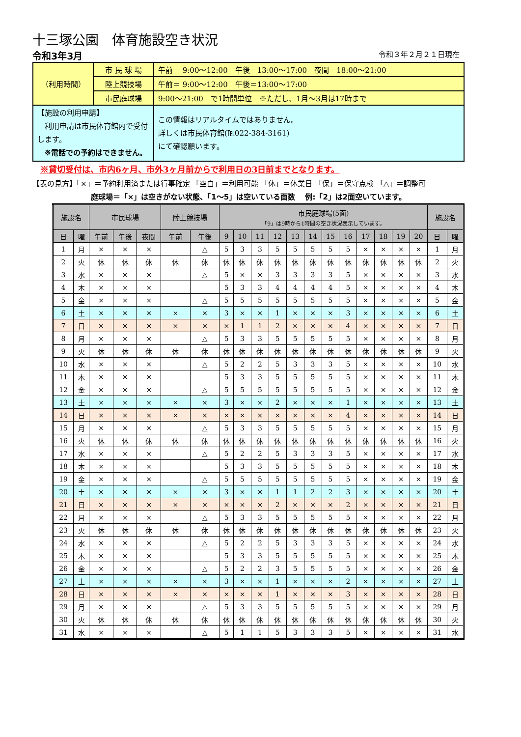十三塚公園　体育施設空き状況
令和3年3月 令和３年２月２１日現在
| （利用時間） | 市 民 球 場 | 午前＝ 9:00～12:00 午後＝13:00～17:00 夜間＝18:00～21:00 |
| | 陸上競技場 | 午前＝ 9:00～12:00 午後＝13:00～17:00 |
| | 市民庭球場 | 9:00～21:00 で1時間単位 ※ただし、1月～3月は17時まで |
| 【施設の利用申請】 利用申請は市民体育館内で受付します。 ※電話での予約はできません。 | | この情報はリアルタイムではありません。 詳しくは市民体育館(℡022-384-3161) にて確認願います。 |
※貸切受付は、市内6ヶ月、市外3ヶ月前からで利用日の3日前までとなります。
【表の見方】「×」＝予約利用済または行事確定 「空白」＝利用可能 「休」＝休業日 「保」＝保守点検 「△」＝調整可
庭球場＝「×」は空きがない状態、「1～5」は空いている面数　 例:「2」は2面空いています。
| 施設名 | | 市民球場 | | | 陸上競技場 | | 市民庭球場(5面) 「9」は9時から1時間の空き状況表示しています。 | | | | | | | | | | | | 施設名 | |
| --- | --- | --- | --- | --- | --- | --- | --- | --- | --- | --- | --- | --- | --- | --- | --- | --- | --- | --- | --- | --- |
| 日 | 曜 | 午前 | 午後 | 夜間 | 午前 | 午後 | 9 | 10 | 11 | 12 | 13 | 14 | 15 | 16 | 17 | 18 | 19 | 20 | 日 | 曜 |
| 1 | 月 | × | × | × | | △ | 5 | 3 | 3 | 5 | 5 | 5 | 5 | 5 | × | × | × | × | 1 | 月 |
| 2 | 火 | 休 | 休 | 休 | 休 | 休 | 休 | 休 | 休 | 休 | 休 | 休 | 休 | 休 | 休 | 休 | 休 | 休 | 2 | 火 |
| 3 | 水 | × | × | × | | △ | 5 | × | × | 3 | 3 | 3 | 3 | 5 | × | × | × | × | 3 | 水 |
| 4 | 木 | × | × | × | | | 5 | 3 | 3 | 4 | 4 | 4 | 4 | 5 | × | × | × | × | 4 | 木 |
| 5 | 金 | × | × | × | | △ | 5 | 5 | 5 | 5 | 5 | 5 | 5 | 5 | × | × | × | × | 5 | 金 |
| 6 | 土 | × | × | × | × | × | 3 | × | × | 1 | × | × | × | 3 | × | × | × | × | 6 | 土 |
| 7 | 日 | × | × | × | × | × | × | 1 | 1 | 2 | × | × | × | 4 | × | × | × | × | 7 | 日 |
| 8 | 月 | × | × | × | | △ | 5 | 3 | 3 | 5 | 5 | 5 | 5 | 5 | × | × | × | × | 8 | 月 |
| 9 | 火 | 休 | 休 | 休 | 休 | 休 | 休 | 休 | 休 | 休 | 休 | 休 | 休 | 休 | 休 | 休 | 休 | 休 | 9 | 火 |
| 10 | 水 | × | × | × | | △ | 5 | 2 | 2 | 5 | 3 | 3 | 3 | 5 | × | × | × | × | 10 | 水 |
| 11 | 木 | × | × | × | | | 5 | 3 | 3 | 5 | 5 | 5 | 5 | 5 | × | × | × | × | 11 | 木 |
| 12 | 金 | × | × | × | | △ | 5 | 5 | 5 | 5 | 5 | 5 | 5 | 5 | × | × | × | × | 12 | 金 |
| 13 | 土 | × | × | × | × | × | 3 | × | × | 2 | × | × | × | 1 | × | × | × | × | 13 | 土 |
| 14 | 日 | × | × | × | × | × | × | × | × | × | × | × | × | 4 | × | × | × | × | 14 | 日 |
| 15 | 月 | × | × | × | | △ | 5 | 3 | 3 | 5 | 5 | 5 | 5 | 5 | × | × | × | × | 15 | 月 |
| 16 | 火 | 休 | 休 | 休 | 休 | 休 | 休 | 休 | 休 | 休 | 休 | 休 | 休 | 休 | 休 | 休 | 休 | 休 | 16 | 火 |
| 17 | 水 | × | × | × | | △ | 5 | 2 | 2 | 5 | 3 | 3 | 3 | 5 | × | × | × | × | 17 | 水 |
| 18 | 木 | × | × | × | | | 5 | 3 | 3 | 5 | 5 | 5 | 5 | 5 | × | × | × | × | 18 | 木 |
| 19 | 金 | × | × | × | | △ | 5 | 5 | 5 | 5 | 5 | 5 | 5 | 5 | × | × | × | × | 19 | 金 |
| 20 | 土 | × | × | × | × | × | 3 | × | × | 1 | 1 | 2 | 2 | 3 | × | × | × | × | 20 | 土 |
| 21 | 日 | × | × | × | × | × | × | × | × | 2 | × | × | × | 2 | × | × | × | × | 21 | 日 |
| 22 | 月 | × | × | × | | △ | 5 | 3 | 3 | 5 | 5 | 5 | 5 | 5 | × | × | × | × | 22 | 月 |
| 23 | 火 | 休 | 休 | 休 | 休 | 休 | 休 | 休 | 休 | 休 | 休 | 休 | 休 | 休 | 休 | 休 | 休 | 休 | 23 | 火 |
| 24 | 水 | × | × | × | | △ | 5 | 2 | 2 | 5 | 3 | 3 | 3 | 5 | × | × | × | × | 24 | 水 |
| 25 | 木 | × | × | × | | | 5 | 3 | 3 | 5 | 5 | 5 | 5 | 5 | × | × | × | × | 25 | 木 |
| 26 | 金 | × | × | × | | △ | 5 | 2 | 2 | 3 | 5 | 5 | 5 | 5 | × | × | × | × | 26 | 金 |
| 27 | 土 | × | × | × | × | × | 3 | × | × | 1 | × | × | × | 2 | × | × | × | × | 27 | 土 |
| 28 | 日 | × | × | × | × | × | × | × | × | 1 | × | × | × | 3 | × | × | × | × | 28 | 日 |
| 29 | 月 | × | × | × | | △ | 5 | 3 | 3 | 5 | 5 | 5 | 5 | 5 | × | × | × | × | 29 | 月 |
| 30 | 火 | 休 | 休 | 休 | 休 | 休 | 休 | 休 | 休 | 休 | 休 | 休 | 休 | 休 | 休 | 休 | 休 | 休 | 30 | 火 |
| 31 | 水 | × | × | × | | △ | 5 | 1 | 1 | 5 | 3 | 3 | 3 | 5 | × | × | × | × | 31 | 水 |